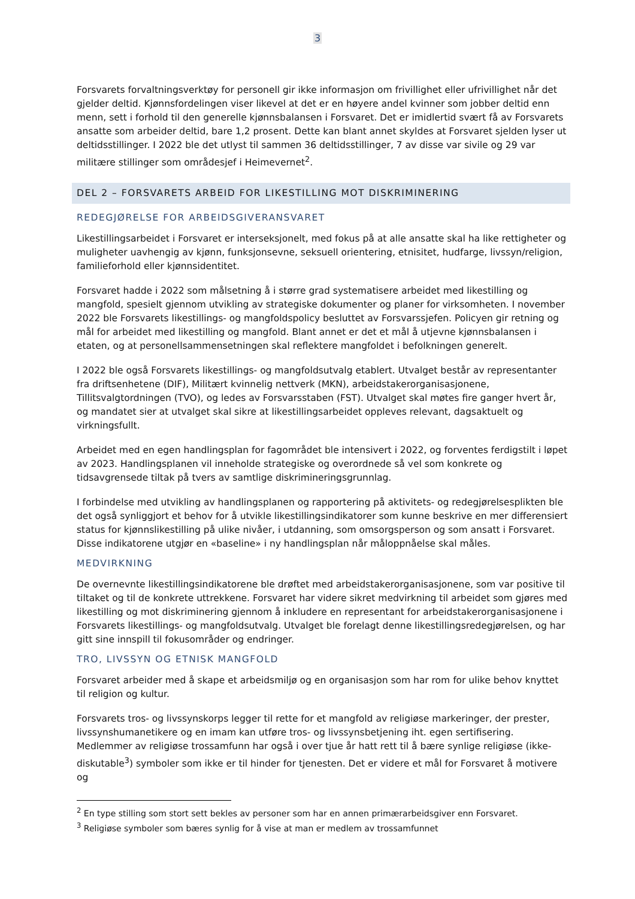3
Forsvarets forvaltningsverktøy for personell gir ikke informasjon om frivillighet eller ufrivillighet når det gjelder deltid. Kjønnsfordelingen viser likevel at det er en høyere andel kvinner som jobber deltid enn menn, sett i forhold til den generelle kjønnsbalansen i Forsvaret. Det er imidlertid svært få av Forsvarets ansatte som arbeider deltid, bare 1,2 prosent. Dette kan blant annet skyldes at Forsvaret sjelden lyser ut deltidsstillinger. I 2022 ble det utlyst til sammen 36 deltidsstillinger, 7 av disse var sivile og 29 var militære stillinger som områdesjef i Heimevernet<sup>2</sup>.
DEL 2 – FORSVARETS ARBEID FOR LIKESTILLING MOT DISKRIMINERING
REDEGJØRELSE FOR ARBEIDSGIVERANSVARET
Likestillingsarbeidet i Forsvaret er interseksjonelt, med fokus på at alle ansatte skal ha like rettigheter og muligheter uavhengig av kjønn, funksjonsevne, seksuell orientering, etnisitet, hudfarge, livssyn/religion, familieforhold eller kjønnsidentitet.
Forsvaret hadde i 2022 som målsetning å i større grad systematisere arbeidet med likestilling og mangfold, spesielt gjennom utvikling av strategiske dokumenter og planer for virksomheten. I november 2022 ble Forsvarets likestillings- og mangfoldspolicy besluttet av Forsvarssjefen. Policyen gir retning og mål for arbeidet med likestilling og mangfold. Blant annet er det et mål å utjevne kjønnsbalansen i etaten, og at personellsammensetningen skal reflektere mangfoldet i befolkningen generelt.
I 2022 ble også Forsvarets likestillings- og mangfoldsutvalg etablert. Utvalget består av representanter fra driftsenhetene (DIF), Militært kvinnelig nettverk (MKN), arbeidstakerorganisasjonene, Tillitsvalgtordningen (TVO), og ledes av Forsvarsstaben (FST). Utvalget skal møtes fire ganger hvert år, og mandatet sier at utvalget skal sikre at likestillingsarbeidet oppleves relevant, dagsaktuelt og virkningsfullt.
Arbeidet med en egen handlingsplan for fagområdet ble intensivert i 2022, og forventes ferdigstilt i løpet av 2023. Handlingsplanen vil inneholde strategiske og overordnede så vel som konkrete og tidsavgrensede tiltak på tvers av samtlige diskrimineringsgrunnlag.
I forbindelse med utvikling av handlingsplanen og rapportering på aktivitets- og redegjørelsesplikten ble det også synliggjort et behov for å utvikle likestillingsindikatorer som kunne beskrive en mer differensiert status for kjønnslikestilling på ulike nivåer, i utdanning, som omsorgsperson og som ansatt i Forsvaret. Disse indikatorene utgjør en «baseline» i ny handlingsplan når måloppnåelse skal måles.
MEDVIRKNING
De overnevnte likestillingsindikatorene ble drøftet med arbeidstakerorganisasjonene, som var positive til tiltaket og til de konkrete uttrekkene. Forsvaret har videre sikret medvirkning til arbeidet som gjøres med likestilling og mot diskriminering gjennom å inkludere en representant for arbeidstakerorganisasjonene i Forsvarets likestillings- og mangfoldsutvalg. Utvalget ble forelagt denne likestillingsredegjørelsen, og har gitt sine innspill til fokusområder og endringer.
TRO, LIVSSYN OG ETNISK MANGFOLD
Forsvaret arbeider med å skape et arbeidsmiljø og en organisasjon som har rom for ulike behov knyttet til religion og kultur.
Forsvarets tros- og livssynskorps legger til rette for et mangfold av religiøse markeringer, der prester, livssynshumanetikere og en imam kan utføre tros- og livssynsbetjening iht. egen sertifisering. Medlemmer av religiøse trossamfunn har også i over tjue år hatt rett til å bære synlige religiøse (ikke-diskutable<sup>3</sup>) symboler som ikke er til hinder for tjenesten. Det er videre et mål for Forsvaret å motivere og
<sup>2</sup> En type stilling som stort sett bekles av personer som har en annen primærarbeidsgiver enn Forsvaret.
<sup>3</sup> Religiøse symboler som bæres synlig for å vise at man er medlem av trossamfunnet